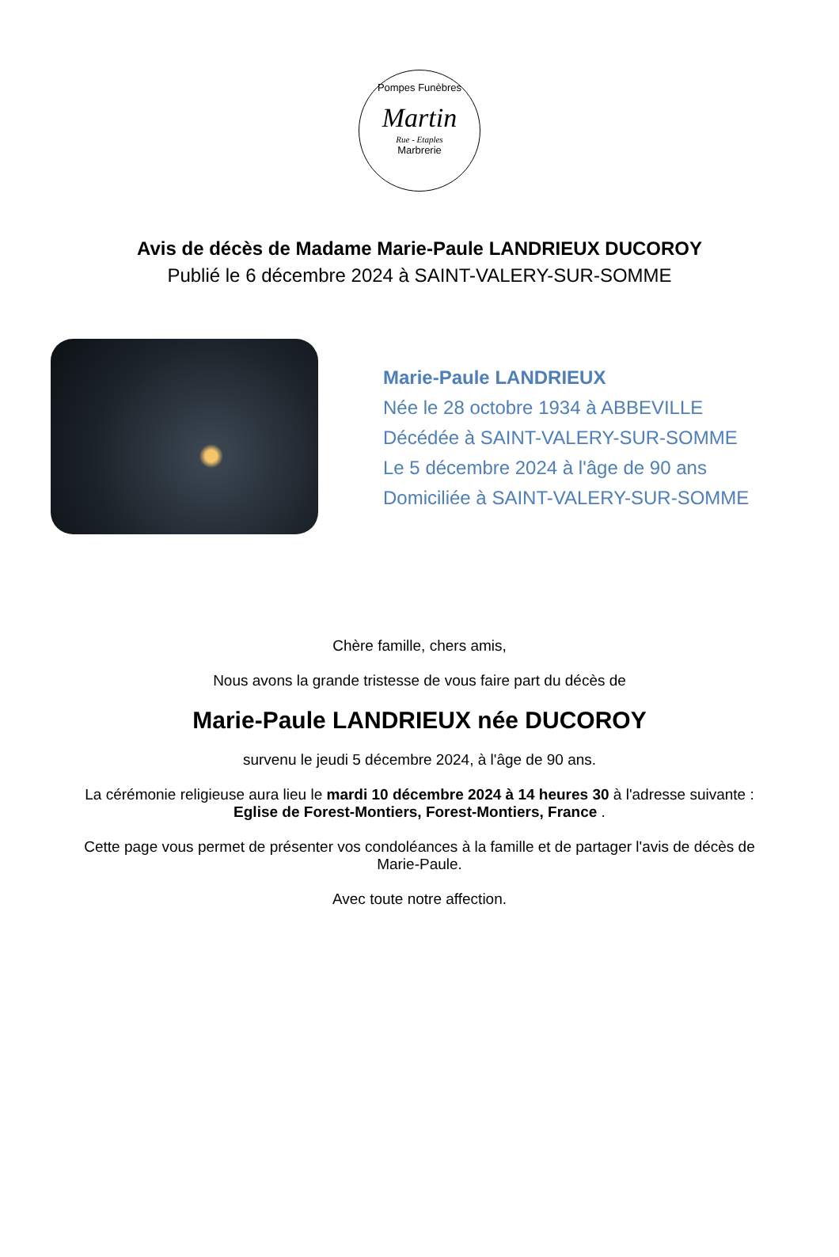Pompes Funèbres
Martin
Rue - Etaples
Marbrerie
Avis de décès de Madame Marie-Paule LANDRIEUX DUCOROY
Publié le 6 décembre 2024 à SAINT-VALERY-SUR-SOMME
Marie-Paule LANDRIEUX
Née le 28 octobre 1934 à ABBEVILLE
Décédée à SAINT-VALERY-SUR-SOMME
Le 5 décembre 2024 à l'âge de 90 ans
Domiciliée à SAINT-VALERY-SUR-SOMME
Chère famille, chers amis,
Nous avons la grande tristesse de vous faire part du décès de
Marie-Paule LANDRIEUX née DUCOROY
survenu le jeudi 5 décembre 2024, à l'âge de 90 ans.
La cérémonie religieuse aura lieu le mardi 10 décembre 2024 à 14 heures 30 à l'adresse suivante :
Eglise de Forest-Montiers, Forest-Montiers, France .
Cette page vous permet de présenter vos condoléances à la famille et de partager l'avis de décès de Marie-Paule.
Avec toute notre affection.